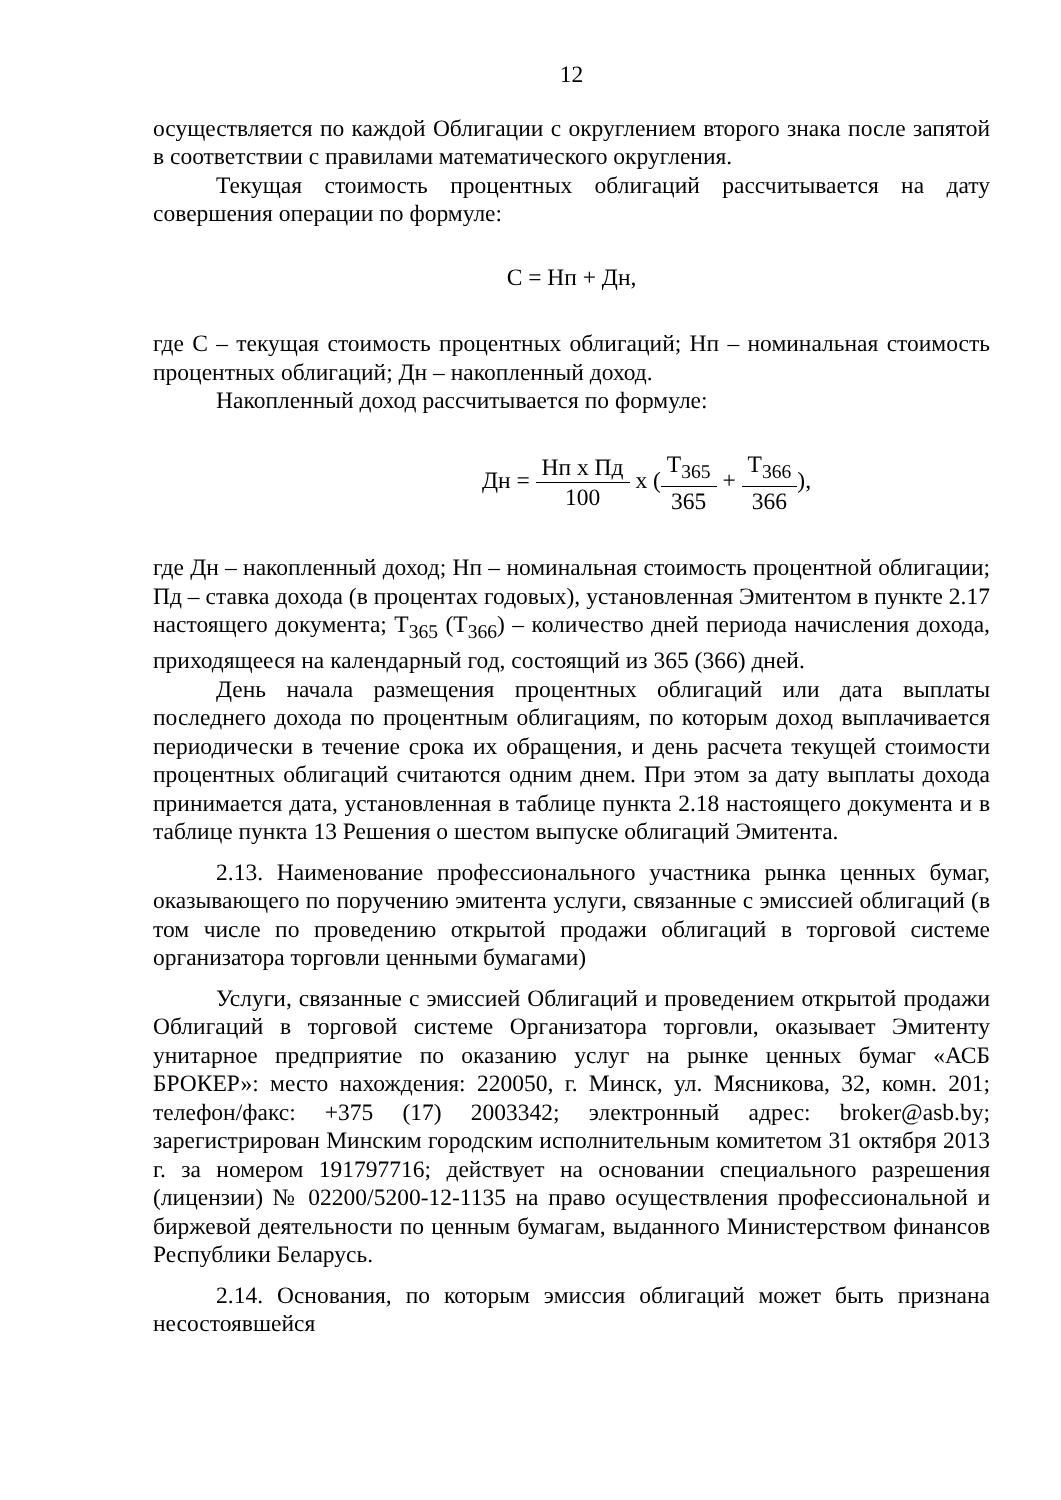12
осуществляется по каждой Облигации с округлением второго знака после запятой в соответствии с правилами математического округления.
Текущая стоимость процентных облигаций рассчитывается на дату совершения операции по формуле:
С = Нп + Дн,
где С – текущая стоимость процентных облигаций; Нп – номинальная стоимость процентных облигаций; Дн – накопленный доход.
Накопленный доход рассчитывается по формуле:
Дн = Нп х Пд 100 х (Т<sub>365</sub> 365 + Т<sub>366</sub> 366),
где Дн – накопленный доход; Нп – номинальная стоимость процентной облигации; Пд – ставка дохода (в процентах годовых), установленная Эмитентом в пункте 2.17 настоящего документа; Т<sub>365</sub> (Т<sub>366</sub>) – количество дней периода начисления дохода, приходящееся на календарный год, состоящий из 365 (366) дней.
День начала размещения процентных облигаций или дата выплаты последнего дохода по процентным облигациям, по которым доход выплачивается периодически в течение срока их обращения, и день расчета текущей стоимости процентных облигаций считаются одним днем. При этом за дату выплаты дохода принимается дата, установленная в таблице пункта 2.18 настоящего документа и в таблице пункта 13 Решения о шестом выпуске облигаций Эмитента.
2.13. Наименование профессионального участника рынка ценных бумаг, оказывающего по поручению эмитента услуги, связанные с эмиссией облигаций (в том числе по проведению открытой продажи облигаций в торговой системе организатора торговли ценными бумагами)
Услуги, связанные с эмиссией Облигаций и проведением открытой продажи Облигаций в торговой системе Организатора торговли, оказывает Эмитенту унитарное предприятие по оказанию услуг на рынке ценных бумаг «АСБ БРОКЕР»: место нахождения: 220050, г. Минск, ул. Мясникова, 32, комн. 201; телефон/факс: +375 (17) 2003342; электронный адрес: broker@asb.by; зарегистрирован Минским городским исполнительным комитетом 31 октября 2013 г. за номером 191797716; действует на основании специального разрешения (лицензии) № 02200/5200-12-1135 на право осуществления профессиональной и биржевой деятельности по ценным бумагам, выданного Министерством финансов Республики Беларусь.
2.14. Основания, по которым эмиссия облигаций может быть признана несостоявшейся